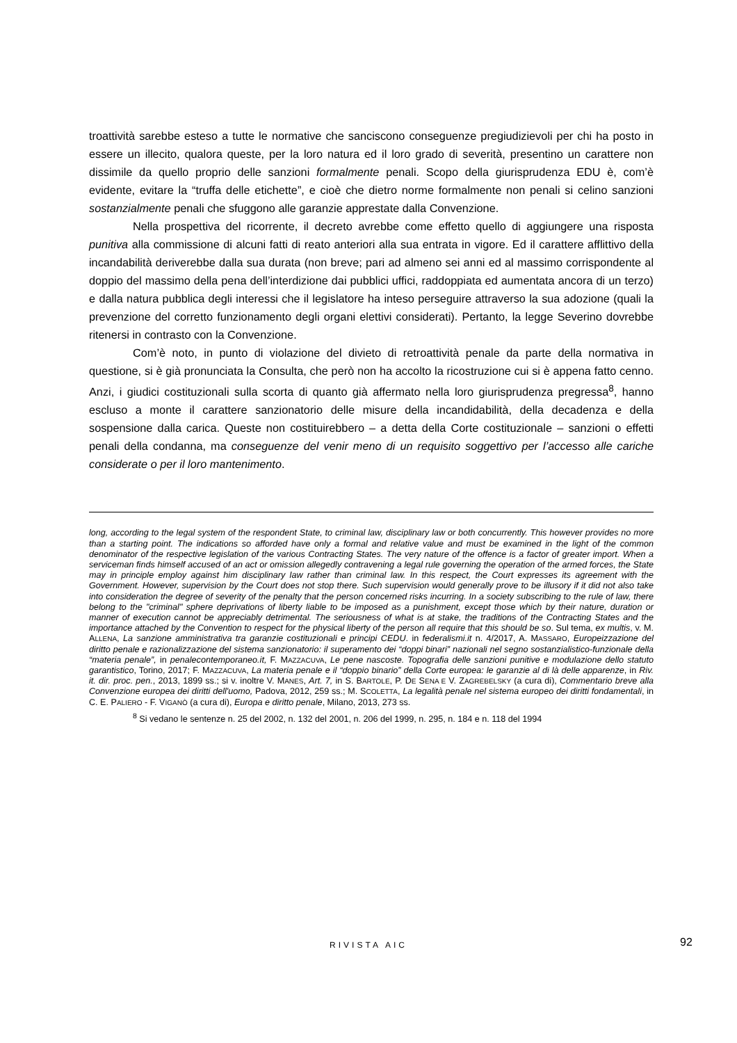troattività sarebbe esteso a tutte le normative che sanciscono conseguenze pregiudizievoli per chi ha posto in essere un illecito, qualora queste, per la loro natura ed il loro grado di severità, presentino un carattere non dissimile da quello proprio delle sanzioni formalmente penali. Scopo della giurisprudenza EDU è, com’è evidente, evitare la “truffa delle etichette”, e cioè che dietro norme formalmente non penali si celino sanzioni sostanzialmente penali che sfuggono alle garanzie apprestate dalla Convenzione.
Nella prospettiva del ricorrente, il decreto avrebbe come effetto quello di aggiungere una risposta punitiva alla commissione di alcuni fatti di reato anteriori alla sua entrata in vigore. Ed il carattere afflittivo della incandabilità deriverebbe dalla sua durata (non breve; pari ad almeno sei anni ed al massimo corrispondente al doppio del massimo della pena dell’interdizione dai pubblici uffici, raddoppiata ed aumentata ancora di un terzo) e dalla natura pubblica degli interessi che il legislatore ha inteso perseguire attraverso la sua adozione (quali la prevenzione del corretto funzionamento degli organi elettivi considerati). Pertanto, la legge Severino dovrebbe ritenersi in contrasto con la Convenzione.
Com’è noto, in punto di violazione del divieto di retroattività penale da parte della normativa in questione, si è già pronunciata la Consulta, che però non ha accolto la ricostruzione cui si è appena fatto cenno. Anzi, i giudici costituzionali sulla scorta di quanto già affermato nella loro giurisprudenza pregressa<sup>8</sup>, hanno escluso a monte il carattere sanzionatorio delle misure della incandidabilità, della decadenza e della sospensione dalla carica. Queste non costituirebbero – a detta della Corte costituzionale – sanzioni o effetti penali della condanna, ma conseguenze del venir meno di un requisito soggettivo per l’accesso alle cariche considerate o per il loro mantenimento.
long, according to the legal system of the respondent State, to criminal law, disciplinary law or both concurrently. This however provides no more than a starting point. The indications so afforded have only a formal and relative value and must be examined in the light of the common denominator of the respective legislation of the various Contracting States. The very nature of the offence is a factor of greater import. When a serviceman finds himself accused of an act or omission allegedly contravening a legal rule governing the operation of the armed forces, the State may in principle employ against him disciplinary law rather than criminal law. In this respect, the Court expresses its agreement with the Government. However, supervision by the Court does not stop there. Such supervision would generally prove to be illusory if it did not also take into consideration the degree of severity of the penalty that the person concerned risks incurring. In a society subscribing to the rule of law, there belong to the "criminal" sphere deprivations of liberty liable to be imposed as a punishment, except those which by their nature, duration or manner of execution cannot be appreciably detrimental. The seriousness of what is at stake, the traditions of the Contracting States and the importance attached by the Convention to respect for the physical liberty of the person all require that this should be so. Sul tema, ex multis, v. M. ALLENA, La sanzione amministrativa tra garanzie costituzionali e principi CEDU. in federalismi.it n. 4/2017, A. MASSARO, Europeizzazione del diritto penale e razionalizzazione del sistema sanzionatorio: il superamento dei “doppi binari” nazionali nel segno sostanzialistico-funzionale della “materia penale”, in penalecontemporaneo.it, F. MAZZACUVA, Le pene nascoste. Topografia delle sanzioni punitive e modulazione dello statuto garantistico, Torino, 2017; F. MAZZACUVA, La materia penale e il “doppio binario” della Corte europea: le garanzie al di là delle apparenze, in Riv. it. dir. proc. pen., 2013, 1899 ss.; si v. inoltre V. MANES, Art. 7, in S. BARTOLE, P. DE SENA E V. ZAGREBELSKY (a cura di), Commentario breve alla Convenzione europea dei diritti dell'uomo, Padova, 2012, 259 ss.; M. SCOLETTA, La legalità penale nel sistema europeo dei diritti fondamentali, in C. E. PALIERO - F. VIGANÒ (a cura di), Europa e diritto penale, Milano, 2013, 273 ss.
<sup>8</sup> Si vedano le sentenze n. 25 del 2002, n. 132 del 2001, n. 206 del 1999, n. 295, n. 184 e n. 118 del 1994
RIVISTA AIC 92